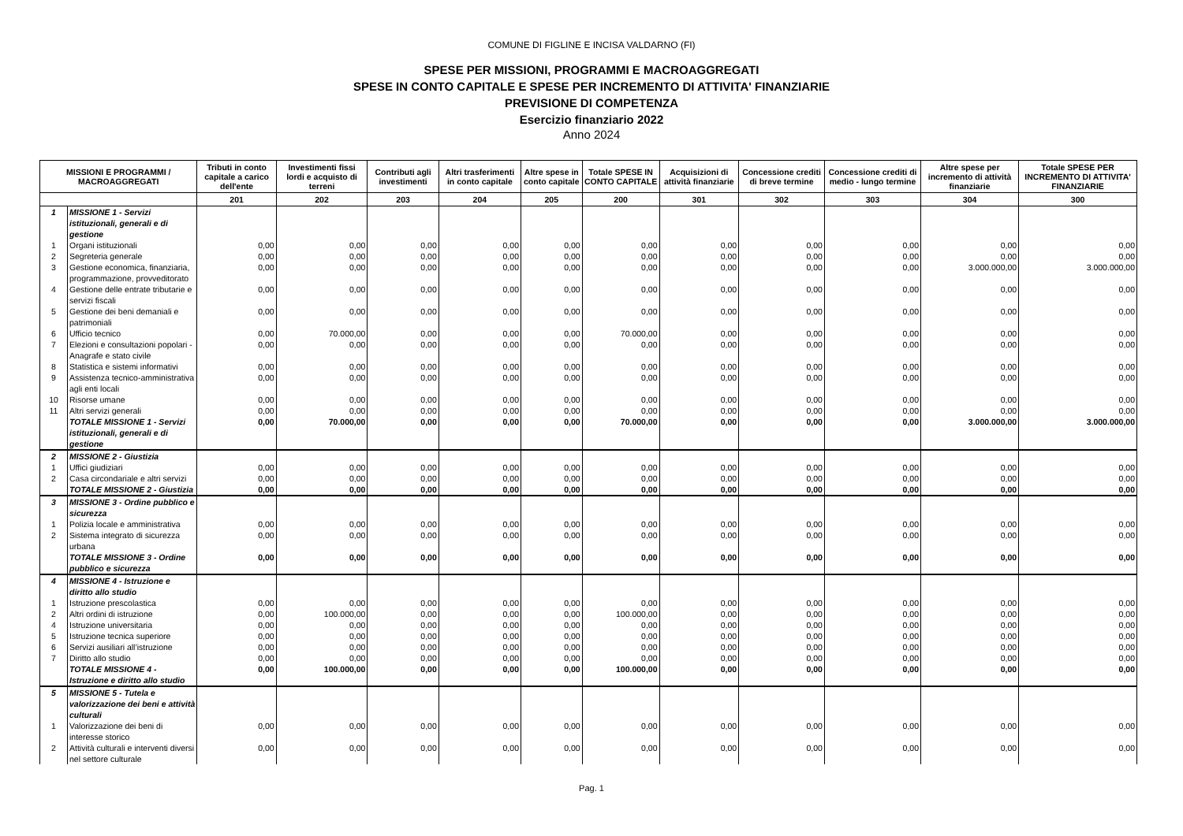COMUNE DI FIGLINE E INCISA VALDARNO (FI)
SPESE PER MISSIONI, PROGRAMMI E MACROAGGREGATI
SPESE IN CONTO CAPITALE E SPESE PER INCREMENTO DI ATTIVITA' FINANZIARIE
PREVISIONE DI COMPETENZA
Esercizio finanziario 2022
Anno 2024
| MISSIONI E PROGRAMMI / MACROAGGREGATI | | Tributi in conto capitale a carico dell'ente | Investimenti fissi lordi e acquisto di terreni | Contributi agli investimenti | Altri trasferimenti in conto capitale | Altre spese in conto capitale | Totale SPESE IN CONTO CAPITALE | Acquisizioni di attività finanziarie | Concessione crediti di breve termine | Concessione crediti di medio - lungo termine | Altre spese per incremento di attività finanziarie | Totale SPESE PER INCREMENTO DI ATTIVITA' FINANZIARIE |
| --- | --- | --- | --- | --- | --- | --- | --- | --- | --- | --- | --- | --- |
| | | 201 | 202 | 203 | 204 | 205 | 200 | 301 | 302 | 303 | 304 | 300 |
| 1 | MISSIONE 1 - Servizi istituzionali, generali e di gestione | | | | | | | | | | | |
| 1 | Organi istituzionali | 0,00 | 0,00 | 0,00 | 0,00 | 0,00 | 0,00 | 0,00 | 0,00 | 0,00 | 0,00 | 0,00 |
| 2 | Segreteria generale | 0,00 | 0,00 | 0,00 | 0,00 | 0,00 | 0,00 | 0,00 | 0,00 | 0,00 | 0,00 | 0,00 |
| 3 | Gestione economica, finanziaria, programmazione, provveditorato | 0,00 | 0,00 | 0,00 | 0,00 | 0,00 | 0,00 | 0,00 | 0,00 | 0,00 | 3.000.000,00 | 3.000.000,00 |
| 4 | Gestione delle entrate tributarie e servizi fiscali | 0,00 | 0,00 | 0,00 | 0,00 | 0,00 | 0,00 | 0,00 | 0,00 | 0,00 | 0,00 | 0,00 |
| 5 | Gestione dei beni demaniali e patrimoniali | 0,00 | 0,00 | 0,00 | 0,00 | 0,00 | 0,00 | 0,00 | 0,00 | 0,00 | 0,00 | 0,00 |
| 6 | Ufficio tecnico | 0,00 | 70.000,00 | 0,00 | 0,00 | 0,00 | 70.000,00 | 0,00 | 0,00 | 0,00 | 0,00 | 0,00 |
| 7 | Elezioni e consultazioni popolari - Anagrafe e stato civile | 0,00 | 0,00 | 0,00 | 0,00 | 0,00 | 0,00 | 0,00 | 0,00 | 0,00 | 0,00 | 0,00 |
| 8 | Statistica e sistemi informativi | 0,00 | 0,00 | 0,00 | 0,00 | 0,00 | 0,00 | 0,00 | 0,00 | 0,00 | 0,00 | 0,00 |
| 9 | Assistenza tecnico-amministrativa agli enti locali | 0,00 | 0,00 | 0,00 | 0,00 | 0,00 | 0,00 | 0,00 | 0,00 | 0,00 | 0,00 | 0,00 |
| 10 | Risorse umane | 0,00 | 0,00 | 0,00 | 0,00 | 0,00 | 0,00 | 0,00 | 0,00 | 0,00 | 0,00 | 0,00 |
| 11 | Altri servizi generali | 0,00 | 0,00 | 0,00 | 0,00 | 0,00 | 0,00 | 0,00 | 0,00 | 0,00 | 0,00 | 0,00 |
| | TOTALE MISSIONE 1 - Servizi istituzionali, generali e di gestione | 0,00 | 70.000,00 | 0,00 | 0,00 | 0,00 | 70.000,00 | 0,00 | 0,00 | 0,00 | 3.000.000,00 | 3.000.000,00 |
| 2 | MISSIONE 2 - Giustizia | | | | | | | | | | | |
| 1 | Uffici giudiziari | 0,00 | 0,00 | 0,00 | 0,00 | 0,00 | 0,00 | 0,00 | 0,00 | 0,00 | 0,00 | 0,00 |
| 2 | Casa circondariale e altri servizi | 0,00 | 0,00 | 0,00 | 0,00 | 0,00 | 0,00 | 0,00 | 0,00 | 0,00 | 0,00 | 0,00 |
| | TOTALE MISSIONE 2 - Giustizia | 0,00 | 0,00 | 0,00 | 0,00 | 0,00 | 0,00 | 0,00 | 0,00 | 0,00 | 0,00 | 0,00 |
| 3 | MISSIONE 3 - Ordine pubblico e sicurezza | | | | | | | | | | | |
| 1 | Polizia locale e amministrativa | 0,00 | 0,00 | 0,00 | 0,00 | 0,00 | 0,00 | 0,00 | 0,00 | 0,00 | 0,00 | 0,00 |
| 2 | Sistema integrato di sicurezza urbana | 0,00 | 0,00 | 0,00 | 0,00 | 0,00 | 0,00 | 0,00 | 0,00 | 0,00 | 0,00 | 0,00 |
| | TOTALE MISSIONE 3 - Ordine pubblico e sicurezza | 0,00 | 0,00 | 0,00 | 0,00 | 0,00 | 0,00 | 0,00 | 0,00 | 0,00 | 0,00 | 0,00 |
| 4 | MISSIONE 4 - Istruzione e diritto allo studio | | | | | | | | | | | |
| 1 | Istruzione prescolastica | 0,00 | 0,00 | 0,00 | 0,00 | 0,00 | 0,00 | 0,00 | 0,00 | 0,00 | 0,00 | 0,00 |
| 2 | Altri ordini di istruzione | 0,00 | 100.000,00 | 0,00 | 0,00 | 0,00 | 100.000,00 | 0,00 | 0,00 | 0,00 | 0,00 | 0,00 |
| 4 | Istruzione universitaria | 0,00 | 0,00 | 0,00 | 0,00 | 0,00 | 0,00 | 0,00 | 0,00 | 0,00 | 0,00 | 0,00 |
| 5 | Istruzione tecnica superiore | 0,00 | 0,00 | 0,00 | 0,00 | 0,00 | 0,00 | 0,00 | 0,00 | 0,00 | 0,00 | 0,00 |
| 6 | Servizi ausiliari all’istruzione | 0,00 | 0,00 | 0,00 | 0,00 | 0,00 | 0,00 | 0,00 | 0,00 | 0,00 | 0,00 | 0,00 |
| 7 | Diritto allo studio | 0,00 | 0,00 | 0,00 | 0,00 | 0,00 | 0,00 | 0,00 | 0,00 | 0,00 | 0,00 | 0,00 |
| | TOTALE MISSIONE 4 - Istruzione e diritto allo studio | 0,00 | 100.000,00 | 0,00 | 0,00 | 0,00 | 100.000,00 | 0,00 | 0,00 | 0,00 | 0,00 | 0,00 |
| 5 | MISSIONE 5 - Tutela e valorizzazione dei beni e attività culturali | | | | | | | | | | | |
| 1 | Valorizzazione dei beni di interesse storico | 0,00 | 0,00 | 0,00 | 0,00 | 0,00 | 0,00 | 0,00 | 0,00 | 0,00 | 0,00 | 0,00 |
| 2 | Attività culturali e interventi diversi nel settore culturale | 0,00 | 0,00 | 0,00 | 0,00 | 0,00 | 0,00 | 0,00 | 0,00 | 0,00 | 0,00 | 0,00 |
Pag. 1